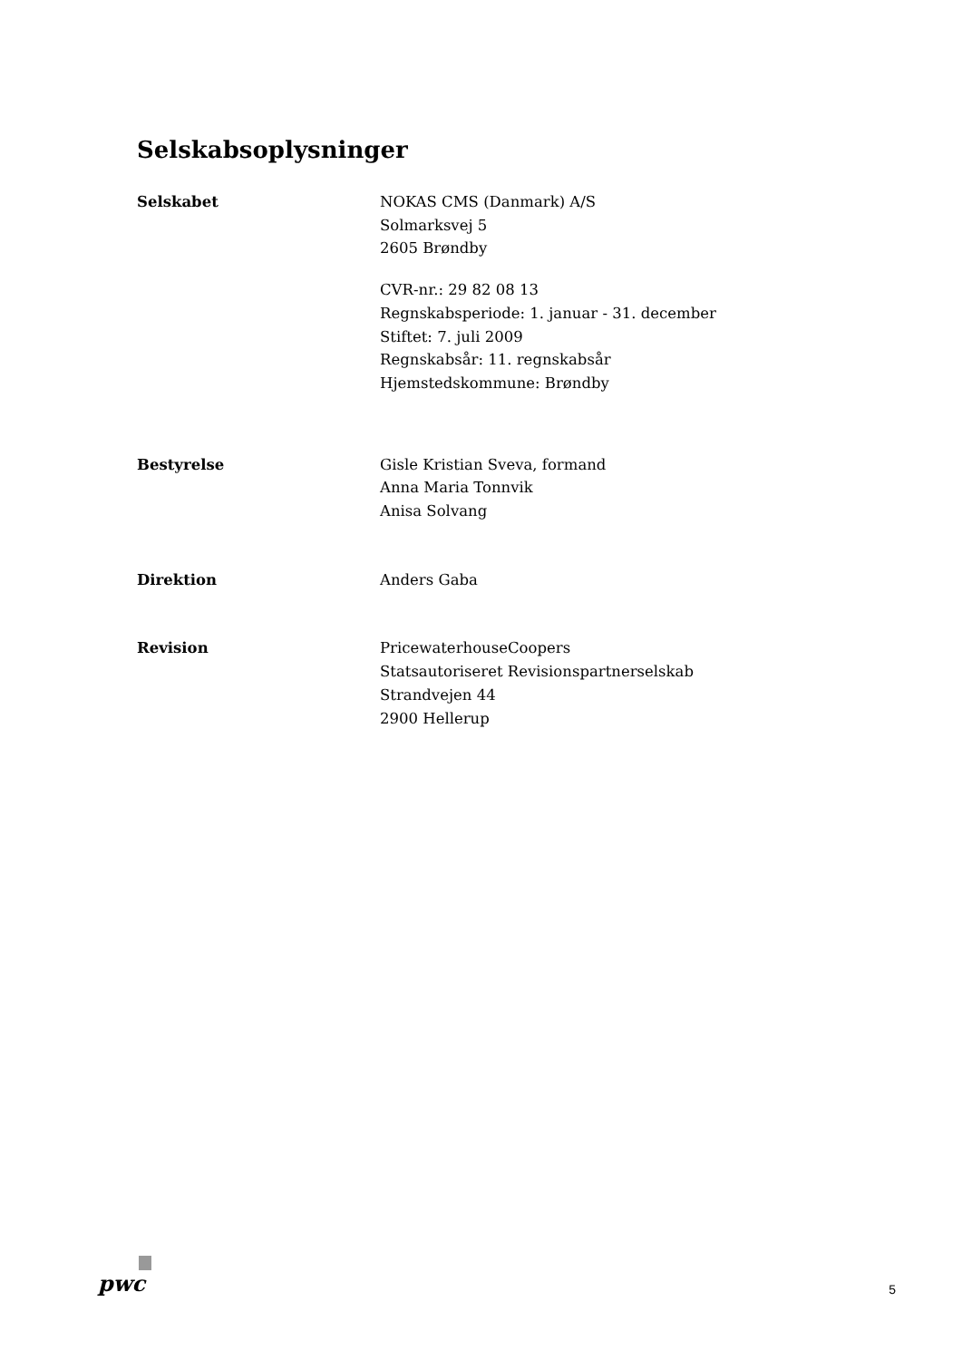Selskabsoplysninger
Selskabet NOKAS CMS (Danmark) A/S
Solmarksvej 5
2605 Brøndby
CVR-nr.: 29 82 08 13
Regnskabsperiode: 1. januar - 31. december
Stiftet: 7. juli 2009
Regnskabsår: 11. regnskabsår
Hjemstedskommune: Brøndby
Bestyrelse Gisle Kristian Sveva, formand
Anna Maria Tonnvik
Anisa Solvang
Direktion Anders Gaba
Revision PricewaterhouseCoopers
Statsautoriseret Revisionspartnerselskab
Strandvejen 44
2900 Hellerup
pwc
5